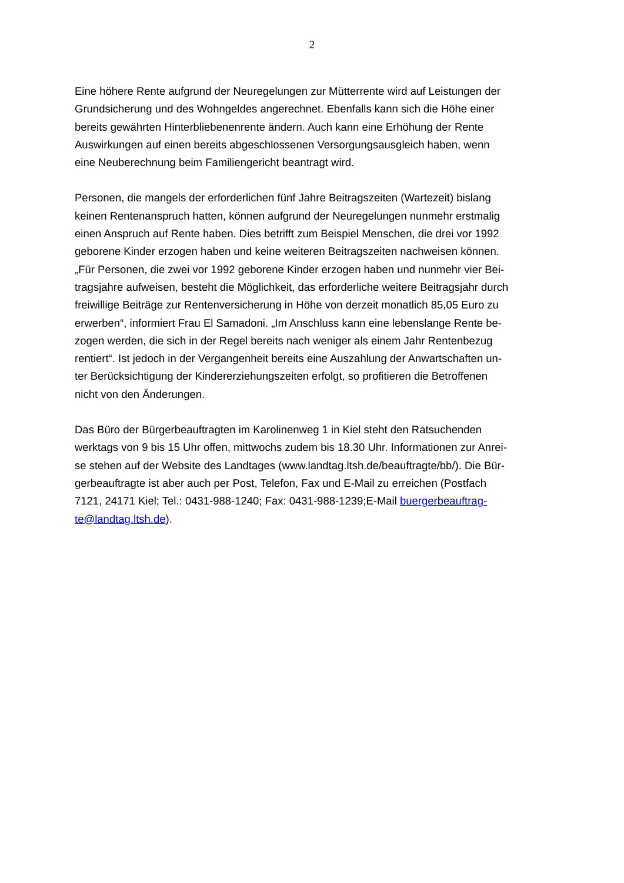2
Eine höhere Rente aufgrund der Neuregelungen zur Mütterrente wird auf Leistungen der
Grundsicherung und des Wohngeldes angerechnet. Ebenfalls kann sich die Höhe einer
bereits gewährten Hinterbliebenenrente ändern. Auch kann eine Erhöhung der Rente
Auswirkungen auf einen bereits abgeschlossenen Versorgungsausgleich haben, wenn
eine Neuberechnung beim Familiengericht beantragt wird.
Personen, die mangels der erforderlichen fünf Jahre Beitragszeiten (Wartezeit) bislang
keinen Rentenanspruch hatten, können aufgrund der Neuregelungen nunmehr erstmalig
einen Anspruch auf Rente haben. Dies betrifft zum Beispiel Menschen, die drei vor 1992
geborene Kinder erzogen haben und keine weiteren Beitragszeiten nachweisen können.
„Für Personen, die zwei vor 1992 geborene Kinder erzogen haben und nunmehr vier Bei-
tragsjahre aufweisen, besteht die Möglichkeit, das erforderliche weitere Beitragsjahr durch
freiwillige Beiträge zur Rentenversicherung in Höhe von derzeit monatlich 85,05 Euro zu
erwerben“, informiert Frau El Samadoni. „Im Anschluss kann eine lebenslange Rente be-
zogen werden, die sich in der Regel bereits nach weniger als einem Jahr Rentenbezug
rentiert“. Ist jedoch in der Vergangenheit bereits eine Auszahlung der Anwartschaften un-
ter Berücksichtigung der Kindererziehungszeiten erfolgt, so profitieren die Betroffenen
nicht von den Änderungen.
Das Büro der Bürgerbeauftragten im Karolinenweg 1 in Kiel steht den Ratsuchenden
werktags von 9 bis 15 Uhr offen, mittwochs zudem bis 18.30 Uhr. Informationen zur Anrei-
se stehen auf der Website des Landtages (www.landtag.ltsh.de/beauftragte/bb/). Die Bür-
gerbeauftragte ist aber auch per Post, Telefon, Fax und E-Mail zu erreichen (Postfach
7121, 24171 Kiel; Tel.: 0431-988-1240; Fax: 0431-988-1239;E-Mail buergerbeauftrag-
te@landtag.ltsh.de).